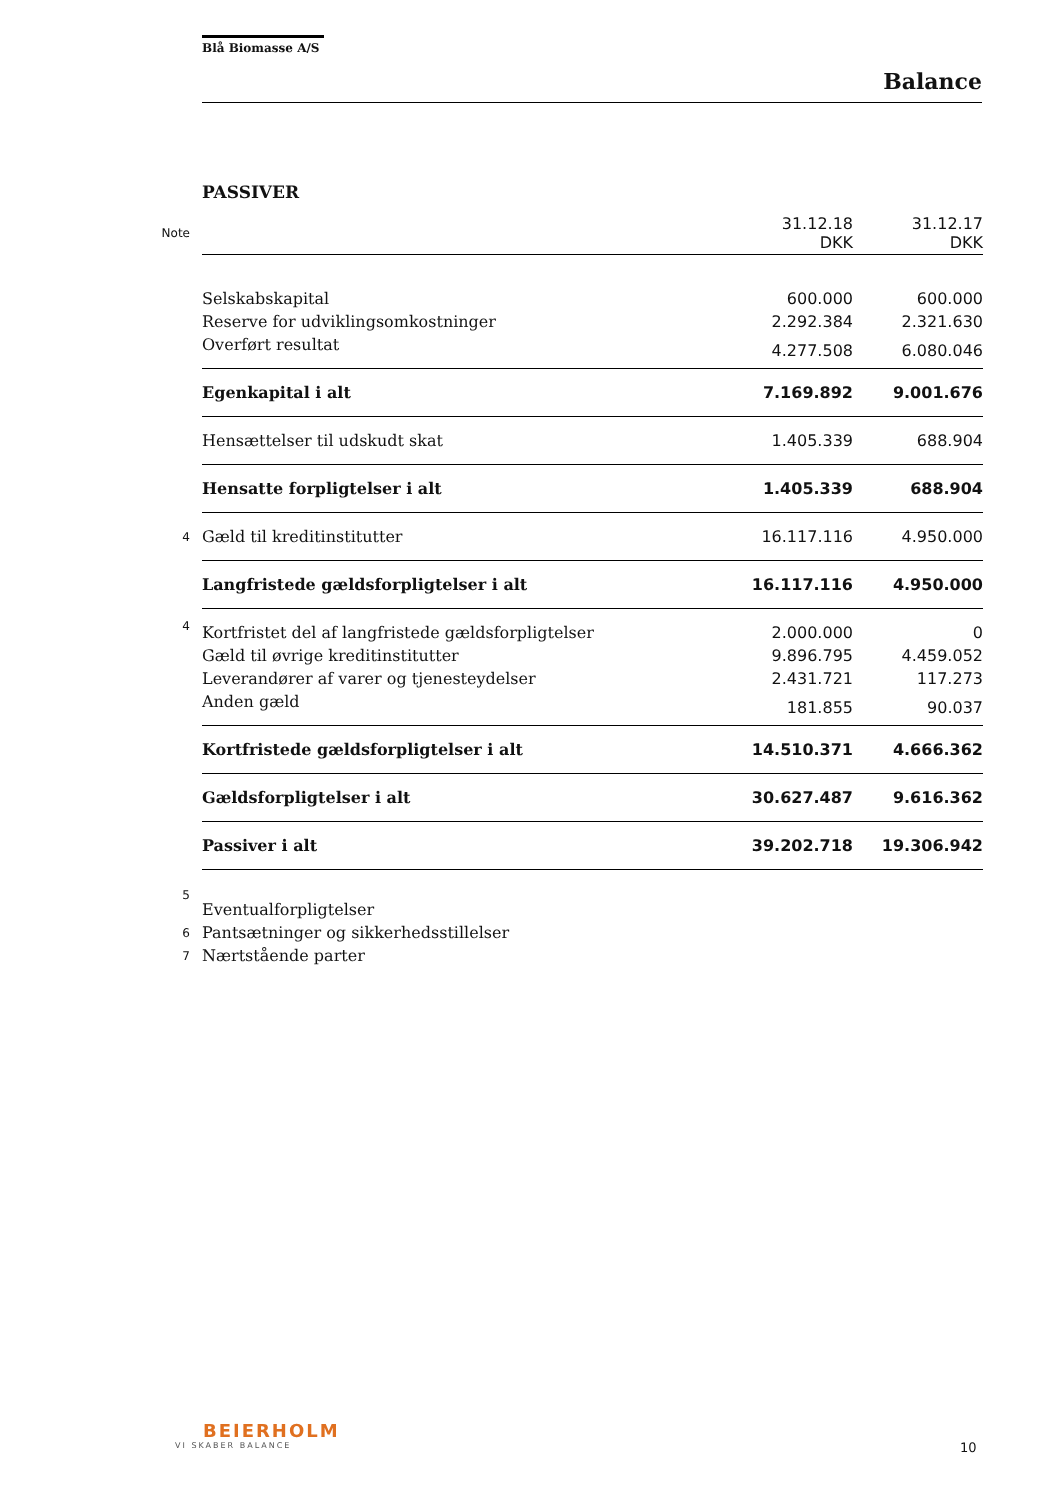Blå Biomasse A/S
Balance
PASSIVER
| Note | | 31.12.18 DKK | 31.12.17 DKK |
| | Selskabskapital | 600.000 | 600.000 |
| | Reserve for udviklingsomkostninger | 2.292.384 | 2.321.630 |
| | Overført resultat | 4.277.508 | 6.080.046 |
| | Egenkapital i alt | 7.169.892 | 9.001.676 |
| | Hensættelser til udskudt skat | 1.405.339 | 688.904 |
| | Hensatte forpligtelser i alt | 1.405.339 | 688.904 |
| 4 | Gæld til kreditinstitutter | 16.117.116 | 4.950.000 |
| | Langfristede gældsforpligtelser i alt | 16.117.116 | 4.950.000 |
| 4 | Kortfristet del af langfristede gældsforpligtelser | 2.000.000 | 0 |
| | Gæld til øvrige kreditinstitutter | 9.896.795 | 4.459.052 |
| | Leverandører af varer og tjenesteydelser | 2.431.721 | 117.273 |
| | Anden gæld | 181.855 | 90.037 |
| | Kortfristede gældsforpligtelser i alt | 14.510.371 | 4.666.362 |
| | Gældsforpligtelser i alt | 30.627.487 | 9.616.362 |
| | Passiver i alt | 39.202.718 | 19.306.942 |
| 5 | Eventualforpligtelser | | |
| 6 | Pantsætninger og sikkerhedsstillelser | | |
| 7 | Nærtstående parter | | |
BEIERHOLM
VI SKABER BALANCE
10